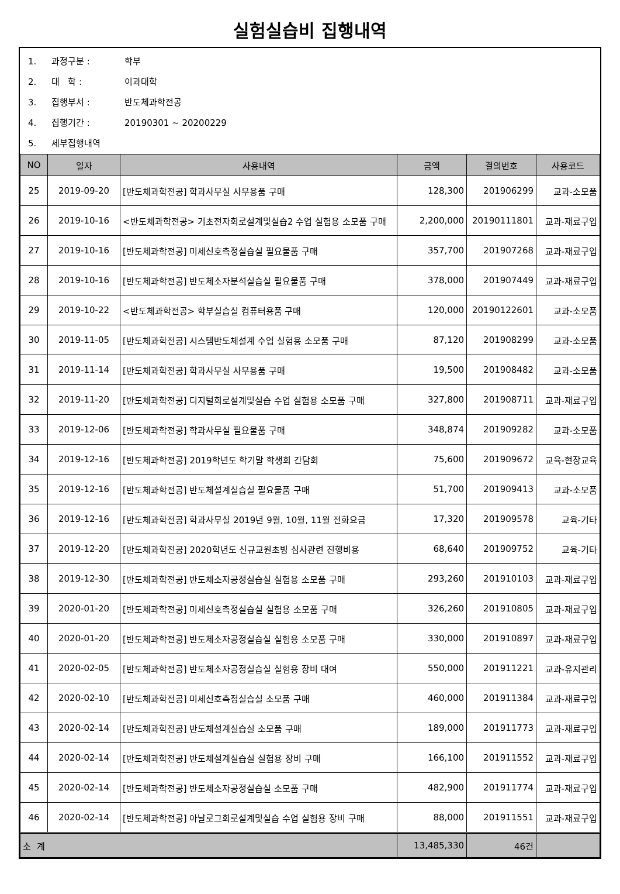실험실습비 집행내역
1. 과정구분 : 학부
2. 대 학 : 이과대학
3. 집행부서 : 반도체과학전공
4. 집행기간 : 20190301 ~ 20200229
5. 세부집행내역
| NO | 일자 | 사용내역 | 금액 | 결의번호 | 사용코드 |
| --- | --- | --- | --- | --- | --- |
| 25 | 2019-09-20 | [반도체과학전공] 학과사무실 사무용품 구매 | 128,300 | 201906299 | 교과-소모품 |
| 26 | 2019-10-16 | <반도체과학전공> 기초전자회로설계및실습2 수업 실험용 소모품 구매 | 2,200,000 | 20190111801 | 교과-재료구입 |
| 27 | 2019-10-16 | [반도체과학전공] 미세신호측정실습실 필요물품 구매 | 357,700 | 201907268 | 교과-재료구입 |
| 28 | 2019-10-16 | [반도체과학전공] 반도체소자분석실습실 필요물품 구매 | 378,000 | 201907449 | 교과-재료구입 |
| 29 | 2019-10-22 | <반도체과학전공> 학부실습실 컴퓨터용품 구매 | 120,000 | 20190122601 | 교과-소모품 |
| 30 | 2019-11-05 | [반도체과학전공] 시스템반도체설계 수업 실험용 소모품 구매 | 87,120 | 201908299 | 교과-소모품 |
| 31 | 2019-11-14 | [반도체과학전공] 학과사무실 사무용품 구매 | 19,500 | 201908482 | 교과-소모품 |
| 32 | 2019-11-20 | [반도체과학전공] 디지털회로설계및실습 수업 실험용 소모품 구매 | 327,800 | 201908711 | 교과-재료구입 |
| 33 | 2019-12-06 | [반도체과학전공] 학과사무실 필요물품 구매 | 348,874 | 201909282 | 교과-소모품 |
| 34 | 2019-12-16 | [반도체과학전공] 2019학년도 학기말 학생회 간담회 | 75,600 | 201909672 | 교육-현장교육 |
| 35 | 2019-12-16 | [반도체과학전공] 반도체설계실습실 필요물품 구매 | 51,700 | 201909413 | 교과-소모품 |
| 36 | 2019-12-16 | [반도체과학전공] 학과사무실 2019년 9월, 10월, 11월 전화요금 | 17,320 | 201909578 | 교육-기타 |
| 37 | 2019-12-20 | [반도체과학전공] 2020학년도 신규교원초빙 심사관련 진행비용 | 68,640 | 201909752 | 교육-기타 |
| 38 | 2019-12-30 | [반도체과학전공] 반도체소자공정실습실 실험용 소모품 구매 | 293,260 | 201910103 | 교과-재료구입 |
| 39 | 2020-01-20 | [반도체과학전공] 미세신호측정실습실 실험용 소모품 구매 | 326,260 | 201910805 | 교과-재료구입 |
| 40 | 2020-01-20 | [반도체과학전공] 반도체소자공정실습실 실험용 소모품 구매 | 330,000 | 201910897 | 교과-재료구입 |
| 41 | 2020-02-05 | [반도체과학전공] 반도체소자공정실습실 실험용 장비 대여 | 550,000 | 201911221 | 교과-유지관리 |
| 42 | 2020-02-10 | [반도체과학전공] 미세신호측정실습실 소모품 구매 | 460,000 | 201911384 | 교과-재료구입 |
| 43 | 2020-02-14 | [반도체과학전공] 반도체설계실습실 소모품 구매 | 189,000 | 201911773 | 교과-재료구입 |
| 44 | 2020-02-14 | [반도체과학전공] 반도체설계실습실 실험용 장비 구매 | 166,100 | 201911552 | 교과-재료구입 |
| 45 | 2020-02-14 | [반도체과학전공] 반도체소자공정실습실 소모품 구매 | 482,900 | 201911774 | 교과-재료구입 |
| 46 | 2020-02-14 | [반도체과학전공] 아날로그회로설계및실습 수업 실험용 장비 구매 | 88,000 | 201911551 | 교과-재료구입 |
| 소 계 | | | 13,485,330 | 46건 | |